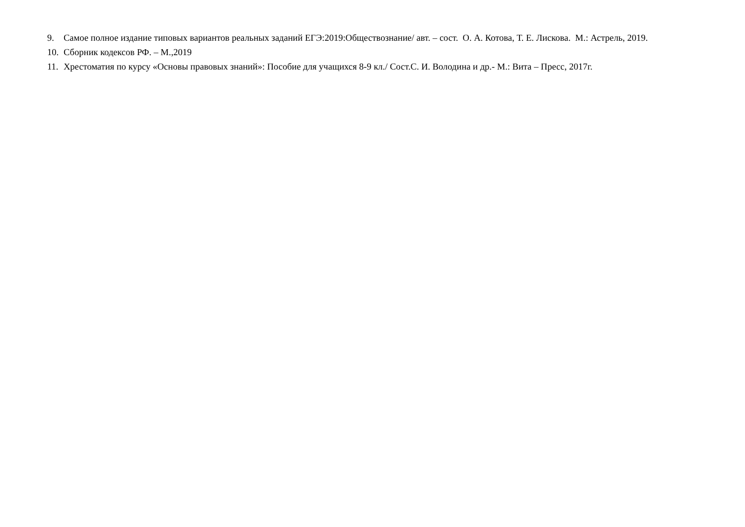9. Самое полное издание типовых вариантов реальных заданий ЕГЭ:2019:Обществознание/ авт. – сост. О. А. Котова, Т. Е. Лискова. М.: Астрель, 2019.
10. Сборник кодексов РФ. – М.,2019
11. Хрестоматия по курсу «Основы правовых знаний»: Пособие для учащихся 8-9 кл./ Сост.С. И. Володина и др.- М.: Вита – Пресс, 2017г.